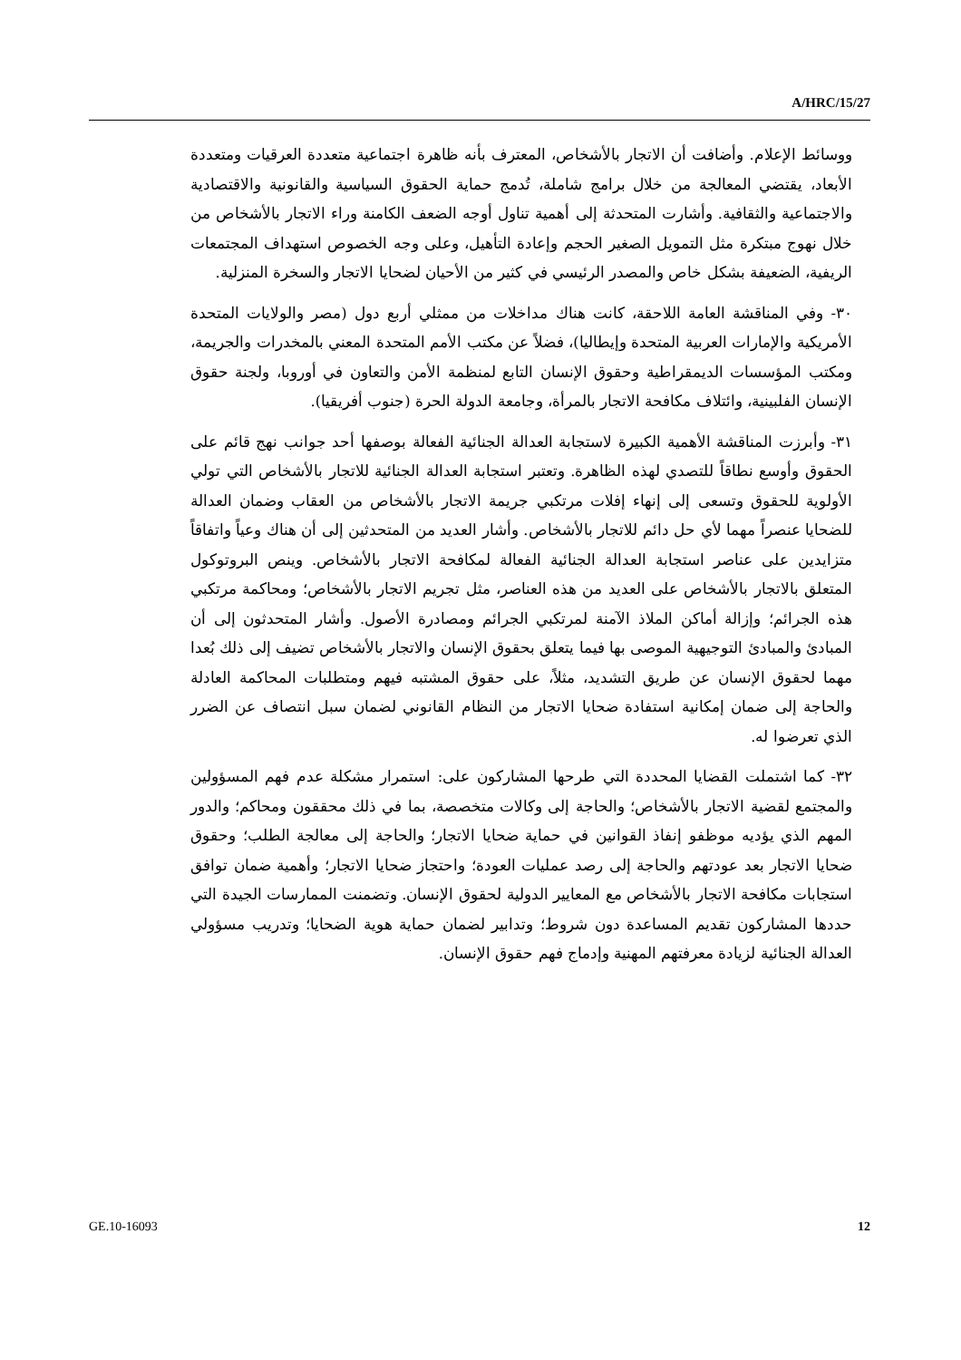A/HRC/15/27
ووسائط الإعلام. وأضافت أن الاتجار بالأشخاص، المعترف بأنه ظاهرة اجتماعية متعددة العرقيات ومتعددة الأبعاد، يقتضي المعالجة من خلال برامج شاملة، تُدمج حماية الحقوق السياسية والقانونية والاقتصادية والاجتماعية والثقافية. وأشارت المتحدثة إلى أهمية تناول أوجه الضعف الكامنة وراء الاتجار بالأشخاص من خلال نهوج مبتكرة مثل التمويل الصغير الحجم وإعادة التأهيل، وعلى وجه الخصوص استهداف المجتمعات الريفية، الضعيفة بشكل خاص والمصدر الرئيسي في كثير من الأحيان لضحايا الاتجار والسخرة المنزلية.
٣٠- وفي المناقشة العامة اللاحقة، كانت هناك مداخلات من ممثلي أربع دول (مصر والولايات المتحدة الأمريكية والإمارات العربية المتحدة وإيطاليا)، فضلاً عن مكتب الأمم المتحدة المعني بالمخدرات والجريمة، ومكتب المؤسسات الديمقراطية وحقوق الإنسان التابع لمنظمة الأمن والتعاون في أوروبا، ولجنة حقوق الإنسان الفلبينية، وائتلاف مكافحة الاتجار بالمرأة، وجامعة الدولة الحرة (جنوب أفريقيا).
٣١- وأبرزت المناقشة الأهمية الكبيرة لاستجابة العدالة الجنائية الفعالة بوصفها أحد جوانب نهج قائم على الحقوق وأوسع نطاقاً للتصدي لهذه الظاهرة. وتعتبر استجابة العدالة الجنائية للاتجار بالأشخاص التي تولي الأولوية للحقوق وتسعى إلى إنهاء إفلات مرتكبي جريمة الاتجار بالأشخاص من العقاب وضمان العدالة للضحايا عنصراً مهما لأي حل دائم للاتجار بالأشخاص. وأشار العديد من المتحدثين إلى أن هناك وعياً واتفاقاً متزايدين على عناصر استجابة العدالة الجنائية الفعالة لمكافحة الاتجار بالأشخاص. وينص البروتوكول المتعلق بالاتجار بالأشخاص على العديد من هذه العناصر، مثل تجريم الاتجار بالأشخاص؛ ومحاكمة مرتكبي هذه الجرائم؛ وإزالة أماكن الملاذ الآمنة لمرتكبي الجرائم ومصادرة الأصول. وأشار المتحدثون إلى أن المبادئ والمبادئ التوجيهية الموصى بها فيما يتعلق بحقوق الإنسان والاتجار بالأشخاص تضيف إلى ذلك بُعدا مهما لحقوق الإنسان عن طريق التشديد، مثلاً، على حقوق المشتبه فيهم ومتطلبات المحاكمة العادلة والحاجة إلى ضمان إمكانية استفادة ضحايا الاتجار من النظام القانوني لضمان سبل انتصاف عن الضرر الذي تعرضوا له.
٣٢- كما اشتملت القضايا المحددة التي طرحها المشاركون على: استمرار مشكلة عدم فهم المسؤولين والمجتمع لقضية الاتجار بالأشخاص؛ والحاجة إلى وكالات متخصصة، بما في ذلك محققون ومحاكم؛ والدور المهم الذي يؤديه موظفو إنفاذ القوانين في حماية ضحايا الاتجار؛ والحاجة إلى معالجة الطلب؛ وحقوق ضحايا الاتجار بعد عودتهم والحاجة إلى رصد عمليات العودة؛ واحتجاز ضحايا الاتجار؛ وأهمية ضمان توافق استجابات مكافحة الاتجار بالأشخاص مع المعايير الدولية لحقوق الإنسان. وتضمنت الممارسات الجيدة التي حددها المشاركون تقديم المساعدة دون شروط؛ وتدابير لضمان حماية هوية الضحايا؛ وتدريب مسؤولي العدالة الجنائية لزيادة معرفتهم المهنية وإدماج فهم حقوق الإنسان.
GE.10-16093 12